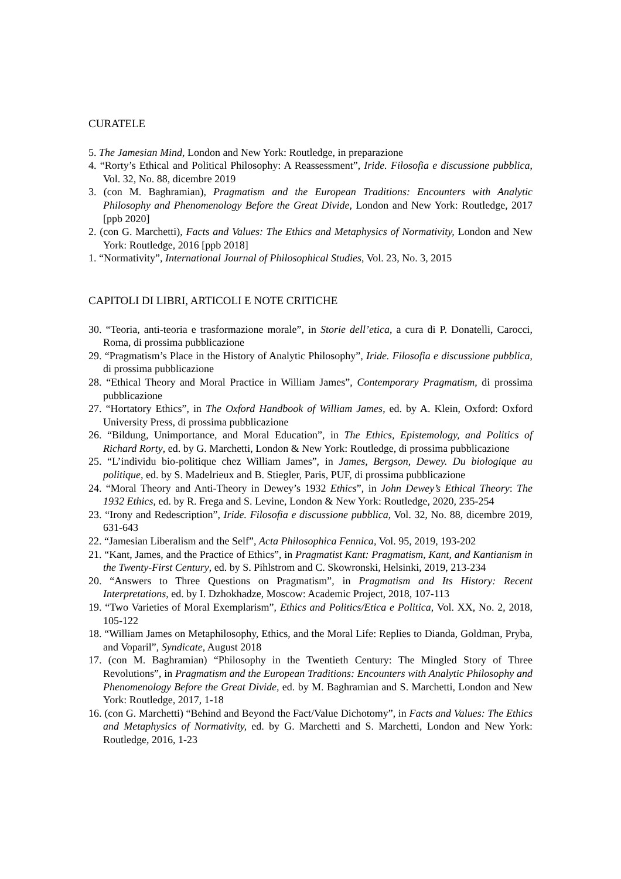CURATELE
5. The Jamesian Mind, London and New York: Routledge, in preparazione
4. “Rorty’s Ethical and Political Philosophy: A Reassessment”, Iride. Filosofia e discussione pubblica, Vol. 32, No. 88, dicembre 2019
3. (con M. Baghramian), Pragmatism and the European Traditions: Encounters with Analytic Philosophy and Phenomenology Before the Great Divide, London and New York: Routledge, 2017 [ppb 2020]
2. (con G. Marchetti), Facts and Values: The Ethics and Metaphysics of Normativity, London and New York: Routledge, 2016 [ppb 2018]
1. “Normativity”, International Journal of Philosophical Studies, Vol. 23, No. 3, 2015
CAPITOLI DI LIBRI, ARTICOLI E NOTE CRITICHE
30. “Teoria, anti-teoria e trasformazione morale”, in Storie dell’etica, a cura di P. Donatelli, Carocci, Roma, di prossima pubblicazione
29. “Pragmatism’s Place in the History of Analytic Philosophy”, Iride. Filosofia e discussione pubblica, di prossima pubblicazione
28. “Ethical Theory and Moral Practice in William James”, Contemporary Pragmatism, di prossima pubblicazione
27. “Hortatory Ethics”, in The Oxford Handbook of William James, ed. by A. Klein, Oxford: Oxford University Press, di prossima pubblicazione
26. “Bildung, Unimportance, and Moral Education”, in The Ethics, Epistemology, and Politics of Richard Rorty, ed. by G. Marchetti, London & New York: Routledge, di prossima pubblicazione
25. “L’individu bio-politique chez William James”, in James, Bergson, Dewey. Du biologique au politique, ed. by S. Madelrieux and B. Stiegler, Paris, PUF, di prossima pubblicazione
24. “Moral Theory and Anti-Theory in Dewey’s 1932 Ethics”, in John Dewey’s Ethical Theory: The 1932 Ethics, ed. by R. Frega and S. Levine, London & New York: Routledge, 2020, 235-254
23. “Irony and Redescription”, Iride. Filosofia e discussione pubblica, Vol. 32, No. 88, dicembre 2019, 631-643
22. “Jamesian Liberalism and the Self”, Acta Philosophica Fennica, Vol. 95, 2019, 193-202
21. “Kant, James, and the Practice of Ethics”, in Pragmatist Kant: Pragmatism, Kant, and Kantianism in the Twenty-First Century, ed. by S. Pihlstrom and C. Skowronski, Helsinki, 2019, 213-234
20. “Answers to Three Questions on Pragmatism”, in Pragmatism and Its History: Recent Interpretations, ed. by I. Dzhokhadze, Moscow: Academic Project, 2018, 107-113
19. “Two Varieties of Moral Exemplarism”, Ethics and Politics/Etica e Politica, Vol. XX, No. 2, 2018, 105-122
18. “William James on Metaphilosophy, Ethics, and the Moral Life: Replies to Dianda, Goldman, Pryba, and Voparil”, Syndicate, August 2018
17. (con M. Baghramian) “Philosophy in the Twentieth Century: The Mingled Story of Three Revolutions”, in Pragmatism and the European Traditions: Encounters with Analytic Philosophy and Phenomenology Before the Great Divide, ed. by M. Baghramian and S. Marchetti, London and New York: Routledge, 2017, 1-18
16. (con G. Marchetti) “Behind and Beyond the Fact/Value Dichotomy”, in Facts and Values: The Ethics and Metaphysics of Normativity, ed. by G. Marchetti and S. Marchetti, London and New York: Routledge, 2016, 1-23